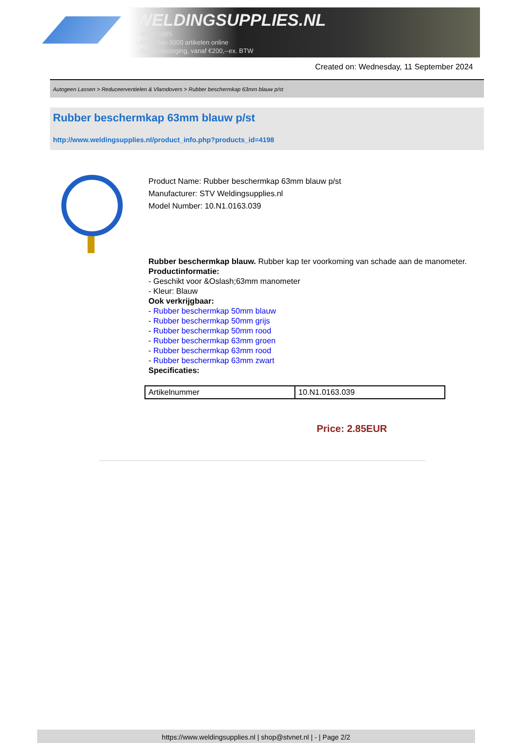WELDINGSUPPLIES.NL
- Sinds 1985
- Méér dan 3000 artikelen online
- Gratis bezorging, vanaf €200,--ex. BTW
Created on: Wednesday, 11 September 2024
Autogeen Lassen > Reduceerventielen & Vlamdovers > Rubber beschermkap 63mm blauw p/st
Rubber beschermkap 63mm blauw p/st
http://www.weldingsupplies.nl/product_info.php?products_id=4198
Product Name: Rubber beschermkap 63mm blauw p/st
Manufacturer: STV Weldingsupplies.nl
Model Number: 10.N1.0163.039
Rubber beschermkap blauw. Rubber kap ter voorkoming van schade aan de manometer.
Productinformatie:
- Geschikt voor &Oslash;63mm manometer
- Kleur: Blauw
Ook verkrijgbaar:
- Rubber beschermkap 50mm blauw
- Rubber beschermkap 50mm grijs
- Rubber beschermkap 50mm rood
- Rubber beschermkap 63mm groen
- Rubber beschermkap 63mm rood
- Rubber beschermkap 63mm zwart
Specificaties:
| Artikelnummer | 10.N1.0163.039 |
Price: 2.85EUR
https://www.weldingsupplies.nl | shop@stvnet.nl | - | Page 2/2